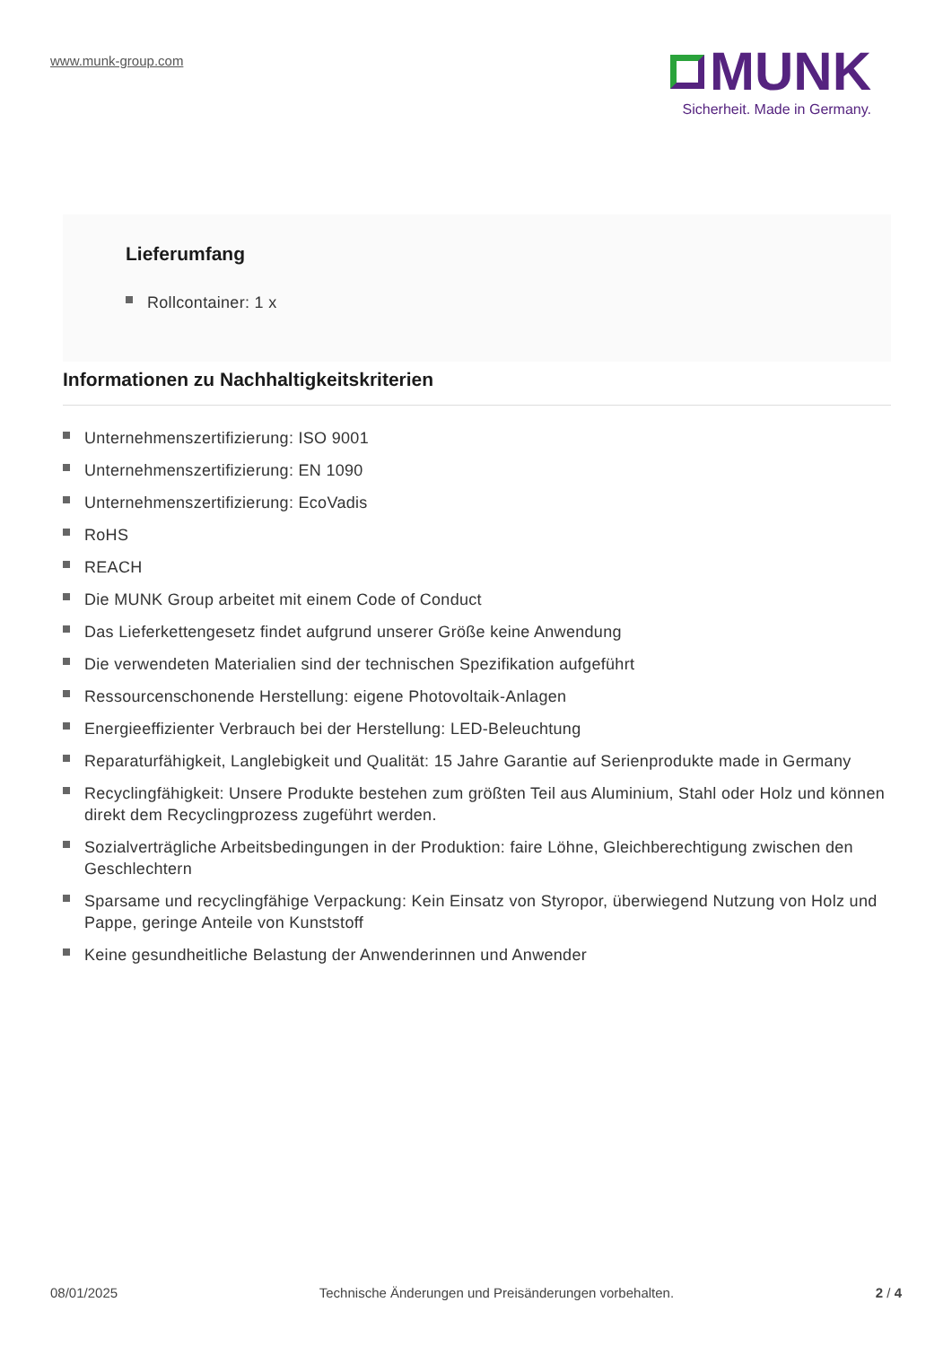www.munk-group.com
MUNK
Sicherheit. Made in Germany.
Lieferumfang
Rollcontainer: 1 x
Informationen zu Nachhaltigkeitskriterien
Unternehmenszertifizierung: ISO 9001
Unternehmenszertifizierung: EN 1090
Unternehmenszertifizierung: EcoVadis
RoHS
REACH
Die MUNK Group arbeitet mit einem Code of Conduct
Das Lieferkettengesetz findet aufgrund unserer Größe keine Anwendung
Die verwendeten Materialien sind der technischen Spezifikation aufgeführt
Ressourcenschonende Herstellung: eigene Photovoltaik-Anlagen
Energieeffizienter Verbrauch bei der Herstellung: LED-Beleuchtung
Reparaturfähigkeit, Langlebigkeit und Qualität: 15 Jahre Garantie auf Serienprodukte made in Germany
Recyclingfähigkeit: Unsere Produkte bestehen zum größten Teil aus Aluminium, Stahl oder Holz und können direkt dem Recyclingprozess zugeführt werden.
Sozialverträgliche Arbeitsbedingungen in der Produktion: faire Löhne, Gleichberechtigung zwischen den Geschlechtern
Sparsame und recyclingfähige Verpackung: Kein Einsatz von Styropor, überwiegend Nutzung von Holz und Pappe, geringe Anteile von Kunststoff
Keine gesundheitliche Belastung der Anwenderinnen und Anwender
08/01/2025 Technische Änderungen und Preisänderungen vorbehalten.
2 / 4